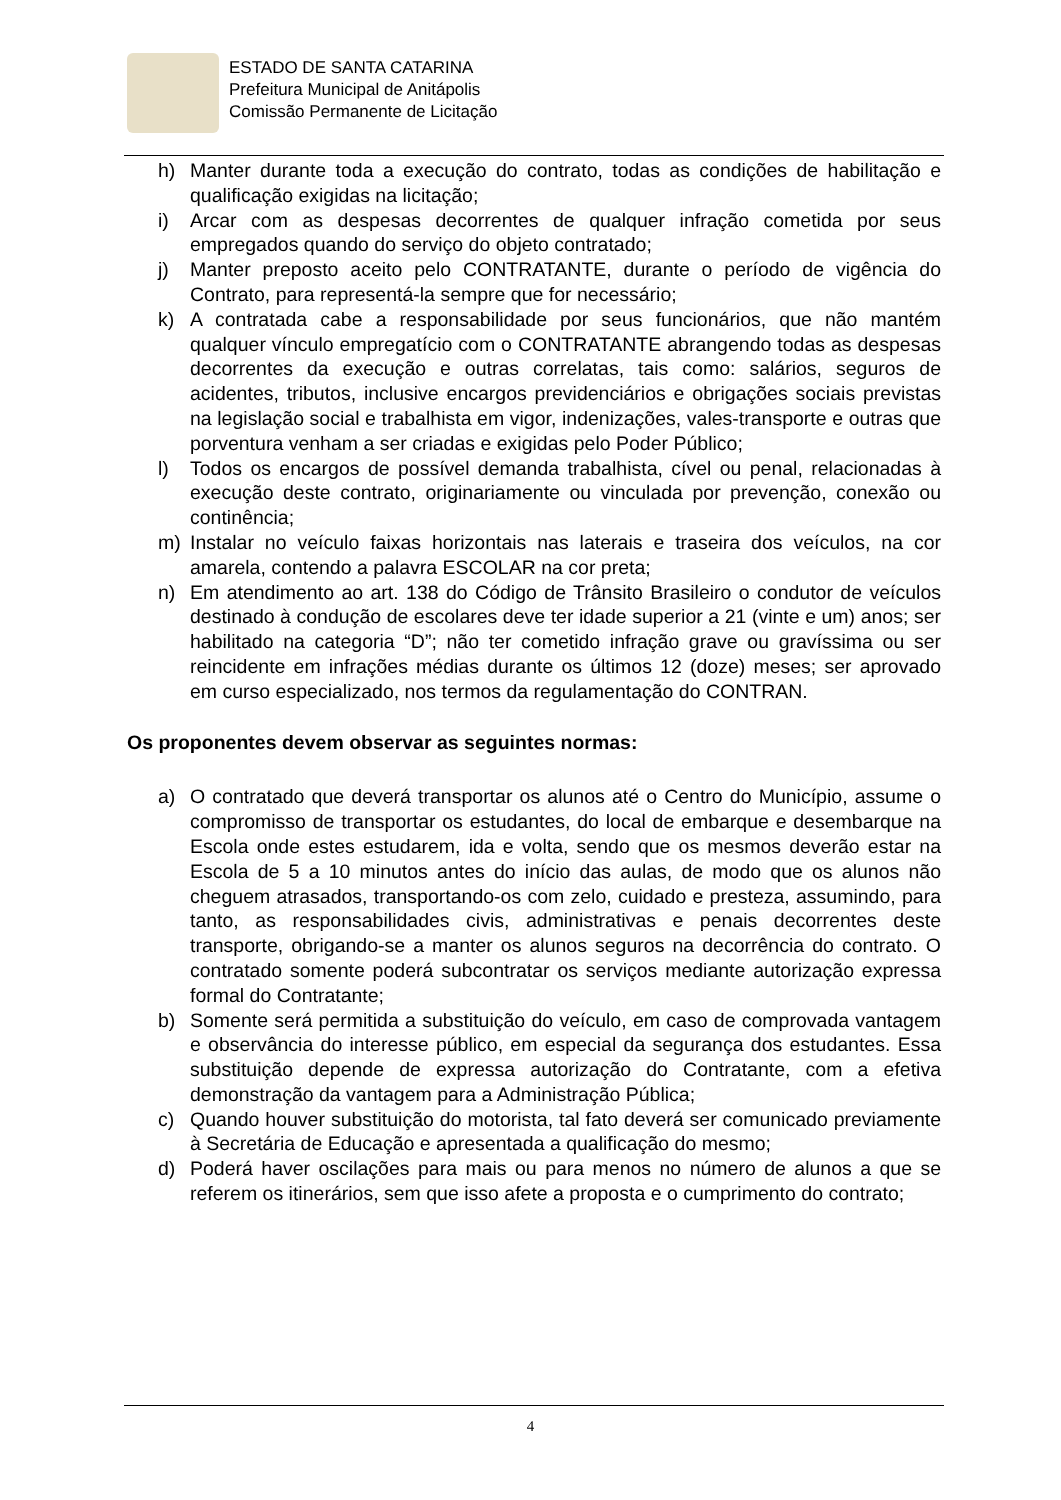ESTADO DE SANTA CATARINA
Prefeitura Municipal de Anitápolis
Comissão Permanente de Licitação
h) Manter durante toda a execução do contrato, todas as condições de habilitação e qualificação exigidas na licitação;
i) Arcar com as despesas decorrentes de qualquer infração cometida por seus empregados quando do serviço do objeto contratado;
j) Manter preposto aceito pelo CONTRATANTE, durante o período de vigência do Contrato, para representá-la sempre que for necessário;
k) A contratada cabe a responsabilidade por seus funcionários, que não mantém qualquer vínculo empregatício com o CONTRATANTE abrangendo todas as despesas decorrentes da execução e outras correlatas, tais como: salários, seguros de acidentes, tributos, inclusive encargos previdenciários e obrigações sociais previstas na legislação social e trabalhista em vigor, indenizações, vales-transporte e outras que porventura venham a ser criadas e exigidas pelo Poder Público;
l) Todos os encargos de possível demanda trabalhista, cível ou penal, relacionadas à execução deste contrato, originariamente ou vinculada por prevenção, conexão ou continência;
m) Instalar no veículo faixas horizontais nas laterais e traseira dos veículos, na cor amarela, contendo a palavra ESCOLAR na cor preta;
n) Em atendimento ao art. 138 do Código de Trânsito Brasileiro o condutor de veículos destinado à condução de escolares deve ter idade superior a 21 (vinte e um) anos; ser habilitado na categoria “D”; não ter cometido infração grave ou gravíssima ou ser reincidente em infrações médias durante os últimos 12 (doze) meses; ser aprovado em curso especializado, nos termos da regulamentação do CONTRAN.
Os proponentes devem observar as seguintes normas:
a) O contratado que deverá transportar os alunos até o Centro do Município, assume o compromisso de transportar os estudantes, do local de embarque e desembarque na Escola onde estes estudarem, ida e volta, sendo que os mesmos deverão estar na Escola de 5 a 10 minutos antes do início das aulas, de modo que os alunos não cheguem atrasados, transportando-os com zelo, cuidado e presteza, assumindo, para tanto, as responsabilidades civis, administrativas e penais decorrentes deste transporte, obrigando-se a manter os alunos seguros na decorrência do contrato. O contratado somente poderá subcontratar os serviços mediante autorização expressa formal do Contratante;
b) Somente será permitida a substituição do veículo, em caso de comprovada vantagem e observância do interesse público, em especial da segurança dos estudantes. Essa substituição depende de expressa autorização do Contratante, com a efetiva demonstração da vantagem para a Administração Pública;
c) Quando houver substituição do motorista, tal fato deverá ser comunicado previamente à Secretária de Educação e apresentada a qualificação do mesmo;
d) Poderá haver oscilações para mais ou para menos no número de alunos a que se referem os itinerários, sem que isso afete a proposta e o cumprimento do contrato;
4